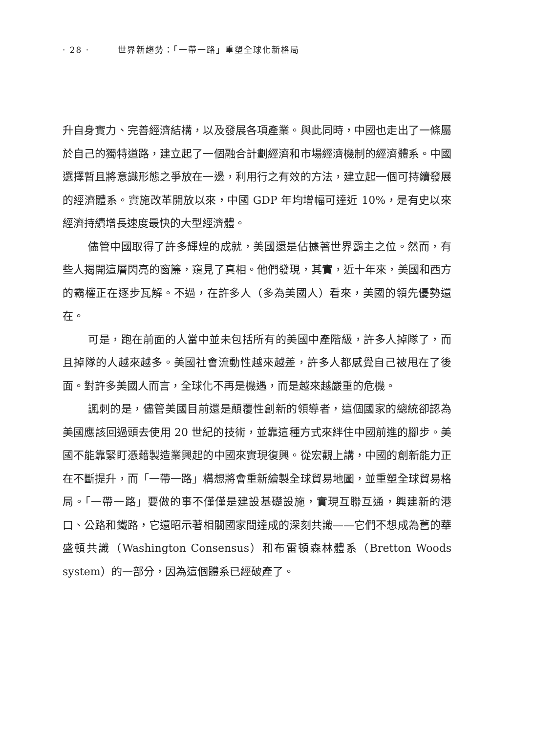· 28 · 世界新趨勢：「一帶一路」重塑全球化新格局
升自身實力、完善經濟結構，以及發展各項產業。與此同時，中國也走出了一條屬於自己的獨特道路，建立起了一個融合計劃經濟和市場經濟機制的經濟體系。中國選擇暫且將意識形態之爭放在一邊，利用行之有效的方法，建立起一個可持續發展的經濟體系。實施改革開放以來，中國 GDP 年均增幅可達近 10%，是有史以來經濟持續增長速度最快的大型經濟體。
儘管中國取得了許多輝煌的成就，美國還是佔據著世界霸主之位。然而，有些人揭開這層閃亮的窗簾，窺見了真相。他們發現，其實，近十年來，美國和西方的霸權正在逐步瓦解。不過，在許多人（多為美國人）看來，美國的領先優勢還在。
可是，跑在前面的人當中並未包括所有的美國中產階級，許多人掉隊了，而且掉隊的人越來越多。美國社會流動性越來越差，許多人都感覺自己被甩在了後面。對許多美國人而言，全球化不再是機遇，而是越來越嚴重的危機。
諷刺的是，儘管美國目前還是顛覆性創新的領導者，這個國家的總統卻認為美國應該回過頭去使用 20 世紀的技術，並靠這種方式來絆住中國前進的腳步。美國不能靠緊盯憑藉製造業興起的中國來實現復興。從宏觀上講，中國的創新能力正在不斷提升，而「一帶一路」構想將會重新繪製全球貿易地圖，並重塑全球貿易格局。「一帶一路」要做的事不僅僅是建設基礎設施，實現互聯互通，興建新的港口、公路和鐵路，它還昭示著相關國家間達成的深刻共識——它們不想成為舊的華盛頓共識（Washington Consensus）和布雷頓森林體系（Bretton Woods system）的一部分，因為這個體系已經破產了。